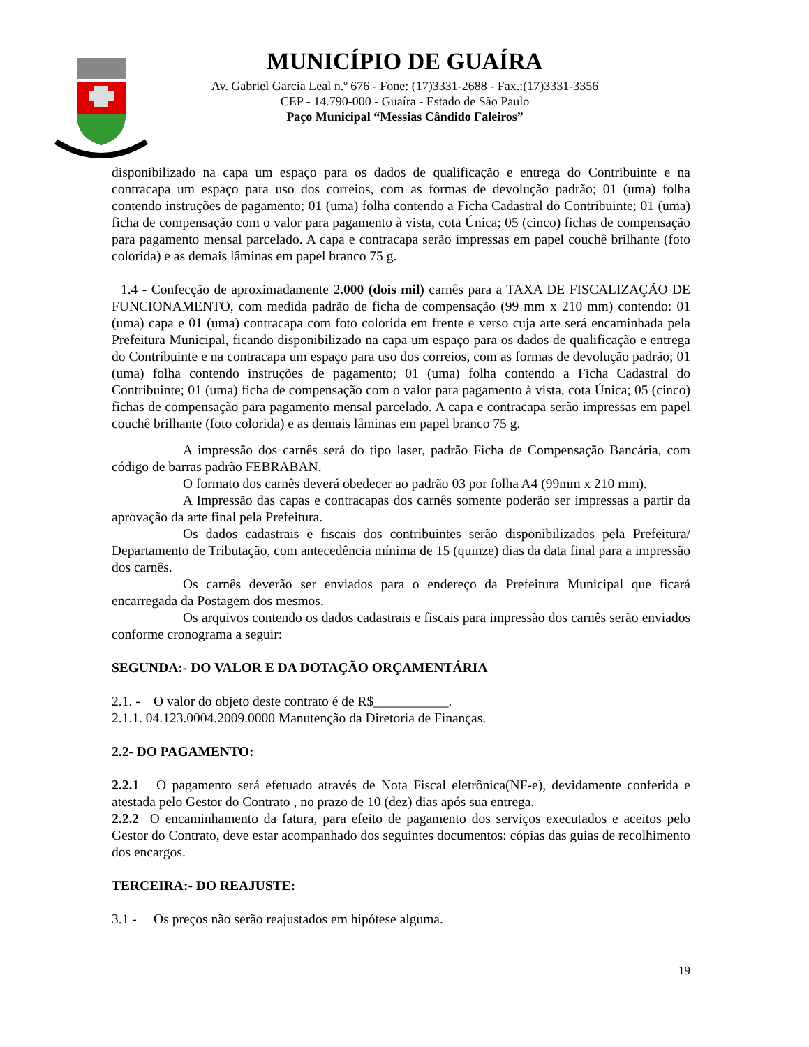MUNICÍPIO DE GUAÍRA
Av. Gabriel Garcia Leal n.º 676 - Fone: (17)3331-2688 - Fax.:(17)3331-3356
CEP - 14.790-000 - Guaíra - Estado de São Paulo
Paço Municipal “Messias Cândido Faleiros”
disponibilizado na capa um espaço para os dados de qualificação e entrega do Contribuinte e na contracapa um espaço para uso dos correios, com as formas de devolução padrão; 01 (uma) folha contendo instruções de pagamento; 01 (uma) folha contendo a Ficha Cadastral do Contribuinte; 01 (uma) ficha de compensação com o valor para pagamento à vista, cota Única; 05 (cinco) fichas de compensação para pagamento mensal parcelado. A capa e contracapa serão impressas em papel couchê brilhante (foto colorida) e as demais lâminas em papel branco 75 g.
1.4 - Confecção de aproximadamente 2.000 (dois mil) carnês para a TAXA DE FISCALIZAÇÃO DE FUNCIONAMENTO, com medida padrão de ficha de compensação (99 mm x 210 mm) contendo: 01 (uma) capa e 01 (uma) contracapa com foto colorida em frente e verso cuja arte será encaminhada pela Prefeitura Municipal, ficando disponibilizado na capa um espaço para os dados de qualificação e entrega do Contribuinte e na contracapa um espaço para uso dos correios, com as formas de devolução padrão; 01 (uma) folha contendo instruções de pagamento; 01 (uma) folha contendo a Ficha Cadastral do Contribuinte; 01 (uma) ficha de compensação com o valor para pagamento à vista, cota Única; 05 (cinco) fichas de compensação para pagamento mensal parcelado. A capa e contracapa serão impressas em papel couchê brilhante (foto colorida) e as demais lâminas em papel branco 75 g.
A impressão dos carnês será do tipo laser, padrão Ficha de Compensação Bancária, com código de barras padrão FEBRABAN.
O formato dos carnês deverá obedecer ao padrão 03 por folha A4 (99mm x 210 mm).
A Impressão das capas e contracapas dos carnês somente poderão ser impressas a partir da aprovação da arte final pela Prefeitura.
Os dados cadastrais e fiscais dos contribuintes serão disponibilizados pela Prefeitura/ Departamento de Tributação, com antecedência mínima de 15 (quinze) dias da data final para a impressão dos carnês.
Os carnês deverão ser enviados para o endereço da Prefeitura Municipal que ficará encarregada da Postagem dos mesmos.
Os arquivos contendo os dados cadastrais e fiscais para impressão dos carnês serão enviados conforme cronograma a seguir:
SEGUNDA:- DO VALOR E DA DOTAÇÃO ORÇAMENTÁRIA
2.1. - O valor do objeto deste contrato é de R$___________.
2.1.1. 04.123.0004.2009.0000 Manutenção da Diretoria de Finanças.
2.2- DO PAGAMENTO:
2.2.1 O pagamento será efetuado através de Nota Fiscal eletrônica(NF-e), devidamente conferida e atestada pelo Gestor do Contrato , no prazo de 10 (dez) dias após sua entrega.
2.2.2 O encaminhamento da fatura, para efeito de pagamento dos serviços executados e aceitos pelo Gestor do Contrato, deve estar acompanhado dos seguintes documentos: cópias das guias de recolhimento dos encargos.
TERCEIRA:- DO REAJUSTE:
3.1 - Os preços não serão reajustados em hipótese alguma.
19